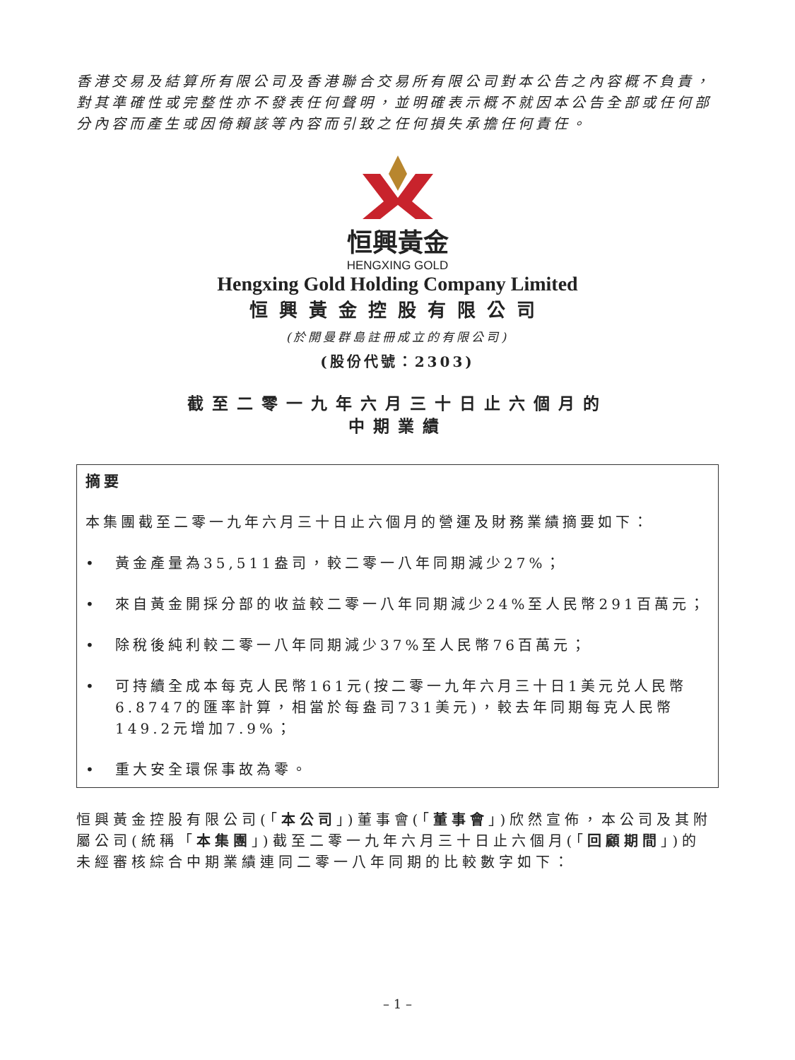香港交易及結算所有限公司及香港聯合交易所有限公司對本公告之內容概不負責，對其準確性或完整性亦不發表任何聲明，並明確表示概不就因本公告全部或任何部分內容而產生或因倚賴該等內容而引致之任何損失承擔任何責任。
恒興黃金
HENGXING GOLD
Hengxing Gold Holding Company Limited
恒興黃金控股有限公司
(於開曼群島註冊成立的有限公司)
(股份代號：2303)
截至二零一九年六月三十日止六個月的
中期業績
摘要
本集團截至二零一九年六月三十日止六個月的營運及財務業績摘要如下：
• 黃金產量為35,511盎司，較二零一八年同期減少27%；
• 來自黃金開採分部的收益較二零一八年同期減少24%至人民幣291百萬元；
• 除稅後純利較二零一八年同期減少37%至人民幣76百萬元；
• 可持續全成本每克人民幣161元(按二零一九年六月三十日1美元兑人民幣6.8747的匯率計算，相當於每盎司731美元)，較去年同期每克人民幣149.2元增加7.9%；
• 重大安全環保事故為零。
恒興黃金控股有限公司(「本公司」)董事會(「董事會」)欣然宣佈，本公司及其附屬公司(統稱「本集團」)截至二零一九年六月三十日止六個月(「回顧期間」)的未經審核綜合中期業績連同二零一八年同期的比較數字如下：
– 1 –